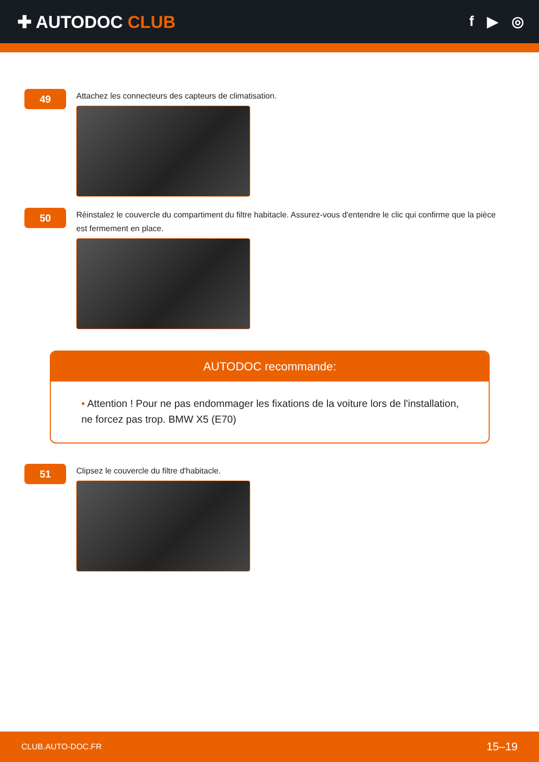✚ AUTODOC CLUB
f ▶ ◎
49
Attachez les connecteurs des capteurs de climatisation.
50
Réinstalez le couvercle du compartiment du filtre habitacle. Assurez-vous d'entendre le clic qui confirme que la pièce est fermement en place.
AUTODOC recommande:
• Attention ! Pour ne pas endommager les fixations de la voiture lors de l'installation, ne forcez pas trop. BMW X5 (E70)
51
Clipsez le couvercle du filtre d'habitacle.
CLUB.AUTO-DOC.FR 15–19